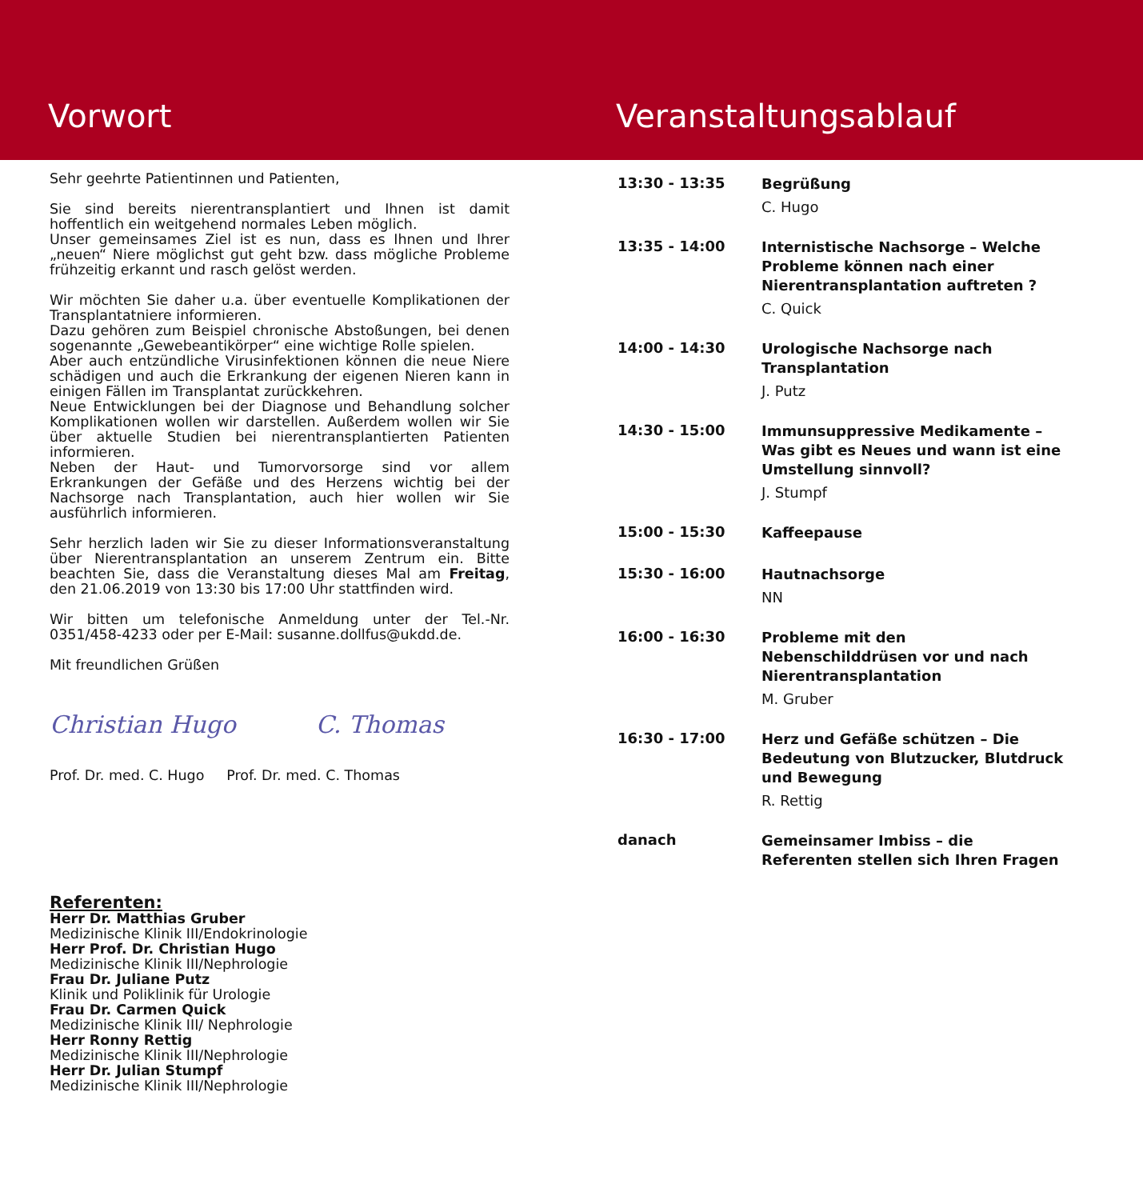Vorwort Veranstaltungsablauf
Sehr geehrte Patientinnen und Patienten,
Sie sind bereits nierentransplantiert und Ihnen ist damit hoffentlich ein weitgehend normales Leben möglich.
Unser gemeinsames Ziel ist es nun, dass es Ihnen und Ihrer „neuen“ Niere möglichst gut geht bzw. dass mögliche Probleme frühzeitig erkannt und rasch gelöst werden.
Wir möchten Sie daher u.a. über eventuelle Komplikationen der Transplantatniere informieren.
Dazu gehören zum Beispiel chronische Abstoßungen, bei denen sogenannte „Gewebeantikörper“ eine wichtige Rolle spielen.
Aber auch entzündliche Virusinfektionen können die neue Niere schädigen und auch die Erkrankung der eigenen Nieren kann in einigen Fällen im Transplantat zurückkehren.
Neue Entwicklungen bei der Diagnose und Behandlung solcher Komplikationen wollen wir darstellen. Außerdem wollen wir Sie über aktuelle Studien bei nierentransplantierten Patienten informieren.
Neben der Haut- und Tumorvorsorge sind vor allem Erkrankungen der Gefäße und des Herzens wichtig bei der Nachsorge nach Transplantation, auch hier wollen wir Sie ausführlich informieren.
Sehr herzlich laden wir Sie zu dieser Informationsveranstaltung über Nierentransplantation an unserem Zentrum ein. Bitte beachten Sie, dass die Veranstaltung dieses Mal am Freitag, den 21.06.2019 von 13:30 bis 17:00 Uhr stattfinden wird.
Wir bitten um telefonische Anmeldung unter der Tel.-Nr. 0351/458-4233 oder per E-Mail: susanne.dollfus@ukdd.de.
Mit freundlichen Grüßen
Christian Hugo C. Thomas
Prof. Dr. med. C. Hugo Prof. Dr. med. C. Thomas
Referenten:
Herr Dr. Matthias Gruber
Medizinische Klinik III/Endokrinologie
Herr Prof. Dr. Christian Hugo
Medizinische Klinik III/Nephrologie
Frau Dr. Juliane Putz
Klinik und Poliklinik für Urologie
Frau Dr. Carmen Quick
Medizinische Klinik III/ Nephrologie
Herr Ronny Rettig
Medizinische Klinik III/Nephrologie
Herr Dr. Julian Stumpf
Medizinische Klinik III/Nephrologie
13:30 - 13:35
Begrüßung
C. Hugo
13:35 - 14:00
Internistische Nachsorge – Welche Probleme können nach einer Nierentransplantation auftreten ?
C. Quick
14:00 - 14:30
Urologische Nachsorge nach Transplantation
J. Putz
14:30 - 15:00
Immunsuppressive Medikamente – Was gibt es Neues und wann ist eine Umstellung sinnvoll?
J. Stumpf
15:00 - 15:30
Kaffeepause
15:30 - 16:00
Hautnachsorge
NN
16:00 - 16:30
Probleme mit den Nebenschilddrüsen vor und nach Nierentransplantation
M. Gruber
16:30 - 17:00
Herz und Gefäße schützen – Die Bedeutung von Blutzucker, Blutdruck und Bewegung
R. Rettig
danach
Gemeinsamer Imbiss – die Referenten stellen sich Ihren Fragen